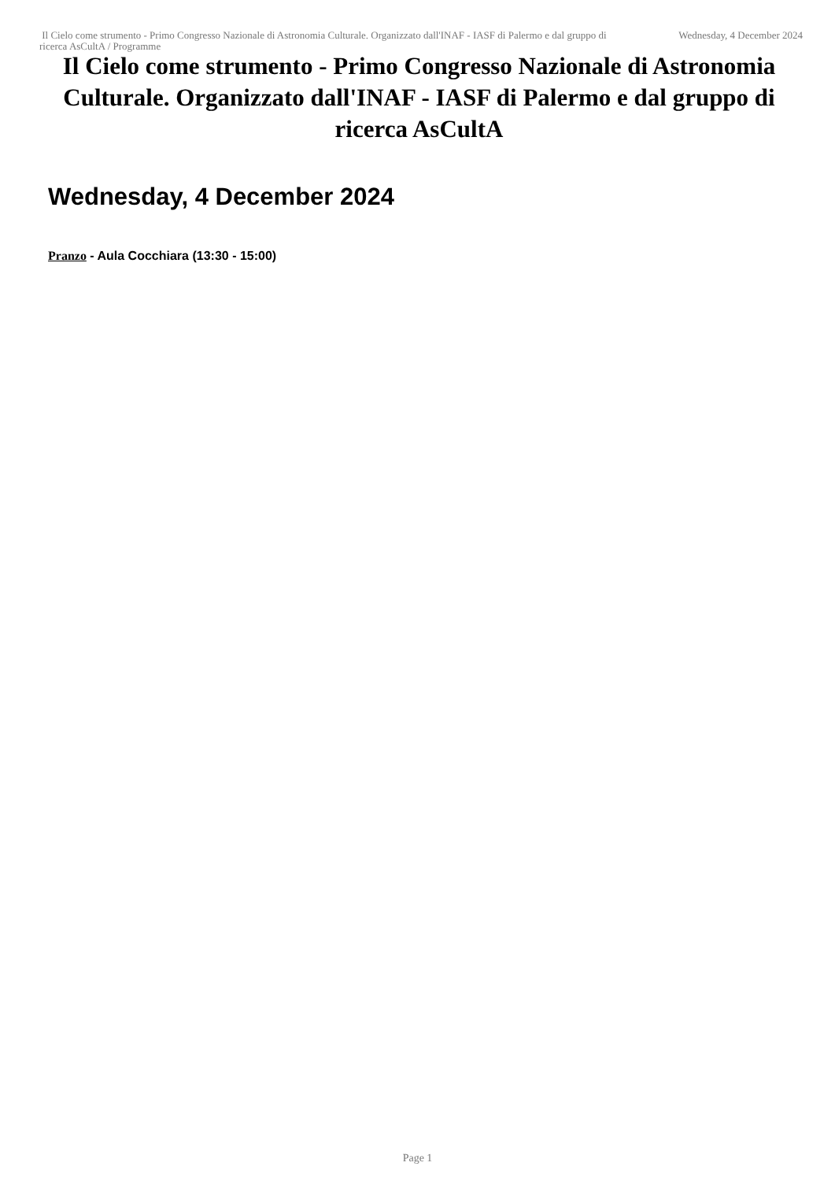Il Cielo come strumento - Primo Congresso Nazionale di Astronomia Culturale. Organizzato dall'INAF - IASF di Palermo e dal gruppo di ricerca AsCultA / Programme
Wednesday, 4 December 2024
Il Cielo come strumento - Primo Congresso Nazionale di Astronomia Culturale. Organizzato dall'INAF - IASF di Palermo e dal gruppo di ricerca AsCultA
Wednesday, 4 December 2024
Pranzo - Aula Cocchiara (13:30 - 15:00)
Page 1